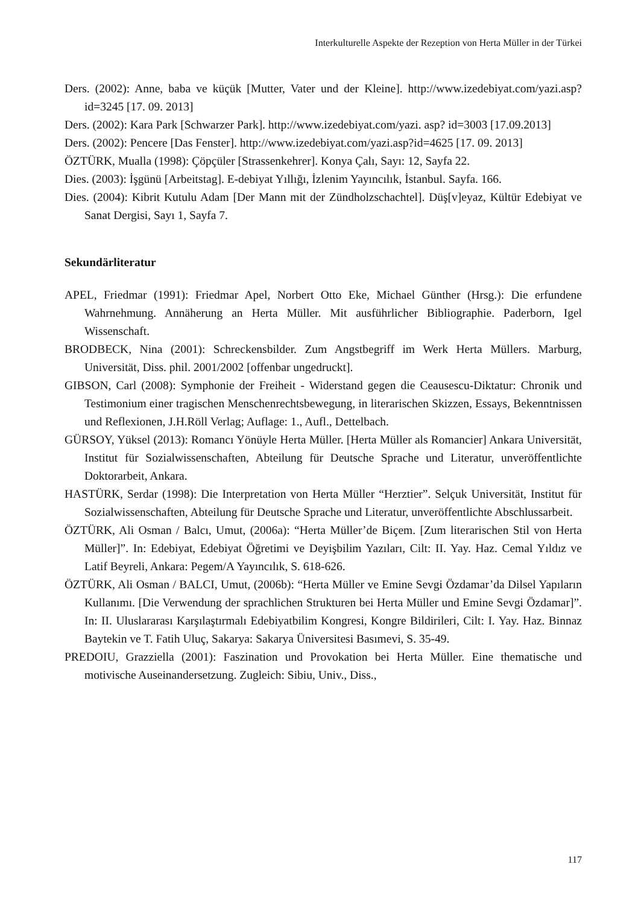Interkulturelle Aspekte der Rezeption von Herta Müller in der Türkei
Ders. (2002): Anne, baba ve küçük [Mutter, Vater und der Kleine]. http://www.izedebiyat.com/yazi.asp?id=3245 [17. 09. 2013]
Ders. (2002): Kara Park [Schwarzer Park]. http://www.izedebiyat.com/yazi. asp? id=3003 [17.09.2013]
Ders. (2002): Pencere [Das Fenster]. http://www.izedebiyat.com/yazi.asp?id=4625 [17. 09. 2013]
ÖZTÜRK, Mualla (1998): Çöpçüler [Strassenkehrer]. Konya Çalı, Sayı: 12, Sayfa 22.
Dies. (2003): İşgünü [Arbeitstag]. E-debiyat Yıllığı, İzlenim Yayıncılık, İstanbul. Sayfa. 166.
Dies. (2004): Kibrit Kutulu Adam [Der Mann mit der Zündholzschachtel]. Düş[v]eyaz, Kültür Edebiyat ve Sanat Dergisi, Sayı 1, Sayfa 7.
Sekundärliteratur
APEL, Friedmar (1991): Friedmar Apel, Norbert Otto Eke, Michael Günther (Hrsg.): Die erfundene Wahrnehmung. Annäherung an Herta Müller. Mit ausführlicher Bibliographie. Paderborn, Igel Wissenschaft.
BRODBECK, Nina (2001): Schreckensbilder. Zum Angstbegriff im Werk Herta Müllers. Marburg, Universität, Diss. phil. 2001/2002 [offenbar ungedruckt].
GIBSON, Carl (2008): Symphonie der Freiheit - Widerstand gegen die Ceausescu-Diktatur: Chronik und Testimonium einer tragischen Menschenrechtsbewegung, in literarischen Skizzen, Essays, Bekenntnissen und Reflexionen, J.H.Röll Verlag; Auflage: 1., Aufl., Dettelbach.
GÜRSOY, Yüksel (2013): Romancı Yönüyle Herta Müller. [Herta Müller als Romancier] Ankara Universität, Institut für Sozialwissenschaften, Abteilung für Deutsche Sprache und Literatur, unveröffentlichte Doktorarbeit, Ankara.
HASTÜRK, Serdar (1998): Die Interpretation von Herta Müller “Herztier”. Selçuk Universität, Institut für Sozialwissenschaften, Abteilung für Deutsche Sprache und Literatur, unveröffentlichte Abschlussarbeit.
ÖZTÜRK, Ali Osman / Balcı, Umut, (2006a): “Herta Müller’de Biçem. [Zum literarischen Stil von Herta Müller]”. In: Edebiyat, Edebiyat Öğretimi ve Deyişbilim Yazıları, Cilt: II. Yay. Haz. Cemal Yıldız ve Latif Beyreli, Ankara: Pegem/A Yayıncılık, S. 618-626.
ÖZTÜRK, Ali Osman / BALCI, Umut, (2006b): “Herta Müller ve Emine Sevgi Özdamar’da Dilsel Yapıların Kullanımı. [Die Verwendung der sprachlichen Strukturen bei Herta Müller und Emine Sevgi Özdamar]”. In: II. Uluslararası Karşılaştırmalı Edebiyatbilim Kongresi, Kongre Bildirileri, Cilt: I. Yay. Haz. Binnaz Baytekin ve T. Fatih Uluç, Sakarya: Sakarya Üniversitesi Basımevi, S. 35-49.
PREDOIU, Grazziella (2001): Faszination und Provokation bei Herta Müller. Eine thematische und motivische Auseinandersetzung. Zugleich: Sibiu, Univ., Diss.,
117